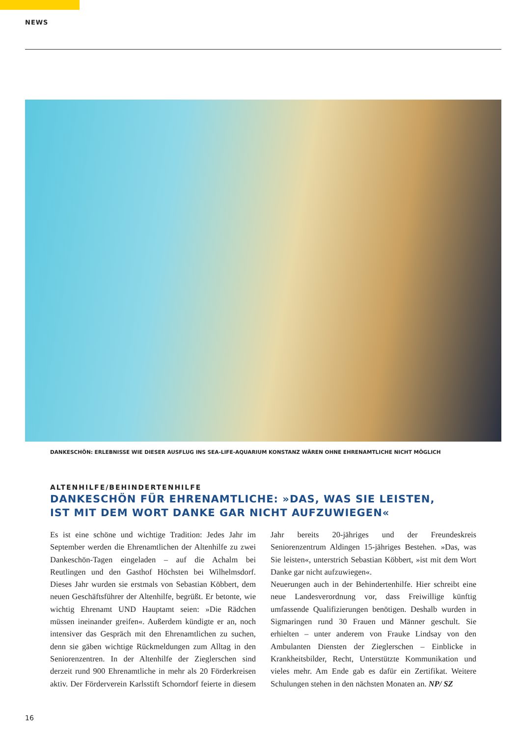NEWS
DANKESCHÖN: ERLEBNISSE WIE DIESER AUSFLUG INS SEA-LIFE-AQUARIUM KONSTANZ WÄREN OHNE EHRENAMTLICHE NICHT MÖGLICH
ALTENHILFE/BEHINDERTENHILFE
DANKESCHÖN FÜR EHRENAMTLICHE: »DAS, WAS SIE LEISTEN,
IST MIT DEM WORT DANKE GAR NICHT AUFZUWIEGEN«
Es ist eine schöne und wichtige Tradition: Jedes Jahr im September werden die Ehrenamtlichen der Altenhilfe zu zwei Dankeschön-Tagen eingeladen – auf die Achalm bei Reutlingen und den Gasthof Höchsten bei Wilhelmsdorf. Dieses Jahr wurden sie erstmals von Sebastian Köbbert, dem neuen Geschäftsführer der Altenhilfe, begrüßt. Er betonte, wie wichtig Ehrenamt UND Hauptamt seien: »Die Rädchen müssen ineinander greifen«. Außerdem kündigte er an, noch intensiver das Gespräch mit den Ehrenamtlichen zu suchen, denn sie gäben wichtige Rückmeldungen zum Alltag in den Seniorenzentren. In der Altenhilfe der Zieglerschen sind derzeit rund 900 Ehrenamtliche in mehr als 20 Förderkreisen aktiv. Der Förderverein Karlsstift Schorndorf feierte in diesem Jahr bereits 20-jähriges und der Freundeskreis Seniorenzentrum Aldingen 15-jähriges Bestehen. »Das, was Sie leisten«, unterstrich Sebastian Köbbert, »ist mit dem Wort Danke gar nicht aufzuwiegen«.
Neuerungen auch in der Behindertenhilfe. Hier schreibt eine neue Landesverordnung vor, dass Freiwillige künftig umfassende Qualifizierungen benötigen. Deshalb wurden in Sigmaringen rund 30 Frauen und Männer geschult. Sie erhielten – unter anderem von Frauke Lindsay von den Ambulanten Diensten der Zieglerschen – Einblicke in Krankheitsbilder, Recht, Unterstützte Kommunikation und vieles mehr. Am Ende gab es dafür ein Zertifikat. Weitere Schulungen stehen in den nächsten Monaten an. NP/ SZ
16